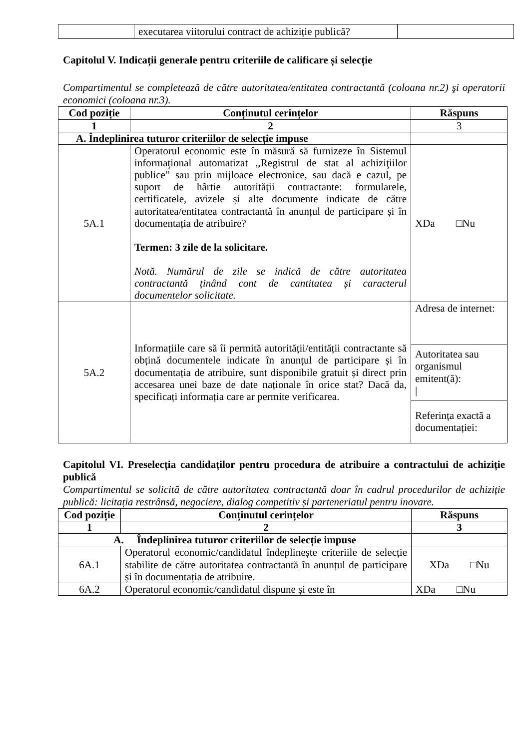| | executarea viitorului contract de achiziție publică? | |
Capitolul V. Indicații generale pentru criteriile de calificare și selecție
Compartimentul se completează de către autoritatea/entitatea contractantă (coloana nr.2) şi operatorii economici (coloana nr.3).
| Cod poziție | Conținutul cerințelor | Răspuns |
| --- | --- | --- |
| 1 | 2 | 3 |
| A. Îndeplinirea tuturor criteriilor de selecție impuse | | |
| 5A.1 | Operatorul economic este în măsură să furnizeze în Sistemul informaţional automatizat ,,Registrul de stat al achiziţiilor publice” sau prin mijloace electronice, sau dacă e cazul, pe suport de hârtie autorității contractante: formularele, certificatele, avizele și alte documente indicate de către autoritatea/entitatea contractantă în anunțul de participare și în documentația de atribuire? Termen: 3 zile de la solicitare. Notă. Numărul de zile se indică de către autoritatea contractantă ținând cont de cantitatea și caracterul documentelor solicitate. | XDa □Nu |
| 5A.2 | Informațiile care să îi permită autorității/entității contractante să obțină documentele indicate în anunțul de participare și în documentația de atribuire, sunt disponibile gratuit și direct prin accesarea unei baze de date naționale în orice stat? Dacă da, specificați informația care ar permite verificarea. | Adresa de internet: |
| | | Autoritatea sau organismul emitent(ă): / |
| | | Referința exactă a documentației: |
Capitolul VI. Preselecția candidaților pentru procedura de atribuire a contractului de achiziție publică
Compartimentul se solicită de către autoritatea contractantă doar în cadrul procedurilor de achiziție publică: licitația restrânsă, negociere, dialog competitiv și parteneriatul pentru inovare.
| Cod poziție | Conținutul cerințelor | Răspuns |
| --- | --- | --- |
| 1 | 2 | 3 |
| A. Îndeplinirea tuturor criteriilor de selecție impuse | | |
| 6A.1 | Operatorul economic/candidatul îndeplinește criteriile de selecție stabilite de către autoritatea contractantă în anunțul de participare și în documentația de atribuire. | XDa □Nu |
| 6A.2 | Operatorul economic/candidatul dispune și este în | XDa □Nu |